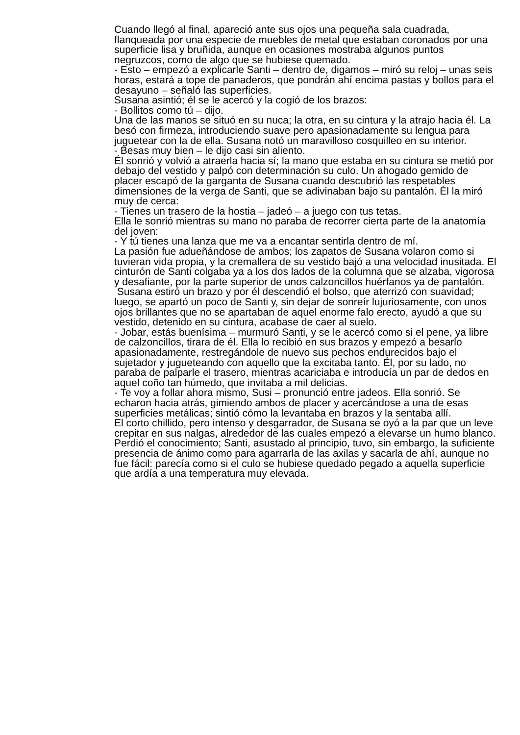Cuando llegó al final, apareció ante sus ojos una pequeña sala cuadrada, flanqueada por una especie de muebles de metal que estaban coronados por una superficie lisa y bruñida, aunque en ocasiones mostraba algunos puntos negruzcos, como de algo que se hubiese quemado.
- Esto – empezó a explicarle Santi – dentro de, digamos – miró su reloj – unas seis horas, estará a tope de panaderos, que pondrán ahí encima pastas y bollos para el desayuno – señaló las superficies.
Susana asintió; él se le acercó y la cogió de los brazos:
- Bollitos como tú – dijo.
Una de las manos se situó en su nuca; la otra, en su cintura y la atrajo hacia él. La besó con firmeza, introduciendo suave pero apasionadamente su lengua para juguetear con la de ella. Susana notó un maravilloso cosquilleo en su interior.
- Besas muy bien – le dijo casi sin aliento.
Él sonrió y volvió a atraerla hacia sí; la mano que estaba en su cintura se metió por debajo del vestido y palpó con determinación su culo. Un ahogado gemido de placer escapó de la garganta de Susana cuando descubrió las respetables dimensiones de la verga de Santi, que se adivinaban bajo su pantalón. Él la miró muy de cerca:
- Tienes un trasero de la hostia – jadeó – a juego con tus tetas.
Ella le sonrió mientras su mano no paraba de recorrer cierta parte de la anatomía del joven:
- Y tú tienes una lanza que me va a encantar sentirla dentro de mí.
La pasión fue adueñándose de ambos; los zapatos de Susana volaron como si tuvieran vida propia, y la cremallera de su vestido bajó a una velocidad inusitada. El cinturón de Santi colgaba ya a los dos lados de la columna que se alzaba, vigorosa y desafiante, por la parte superior de unos calzoncillos huérfanos ya de pantalón.
Susana estiró un brazo y por él descendió el bolso, que aterrizó con suavidad; luego, se apartó un poco de Santi y, sin dejar de sonreír lujuriosamente, con unos ojos brillantes que no se apartaban de aquel enorme falo erecto, ayudó a que su vestido, detenido en su cintura, acabase de caer al suelo.
- Jobar, estás buenísima – murmuró Santi, y se le acercó como si el pene, ya libre de calzoncillos, tirara de él. Ella lo recibió en sus brazos y empezó a besarlo apasionadamente, restregándole de nuevo sus pechos endurecidos bajo el sujetador y jugueteando con aquello que la excitaba tanto. Él, por su lado, no paraba de palparle el trasero, mientras acariciaba e introducía un par de dedos en aquel coño tan húmedo, que invitaba a mil delicias.
- Te voy a follar ahora mismo, Susi – pronunció entre jadeos. Ella sonrió. Se echaron hacia atrás, gimiendo ambos de placer y acercándose a una de esas superficies metálicas; sintió cómo la levantaba en brazos y la sentaba allí.
El corto chillido, pero intenso y desgarrador, de Susana se oyó a la par que un leve crepitar en sus nalgas, alrededor de las cuales empezó a elevarse un humo blanco. Perdió el conocimiento; Santi, asustado al principio, tuvo, sin embargo, la suficiente presencia de ánimo como para agarrarla de las axilas y sacarla de ahí, aunque no fue fácil: parecía como si el culo se hubiese quedado pegado a aquella superficie que ardía a una temperatura muy elevada.